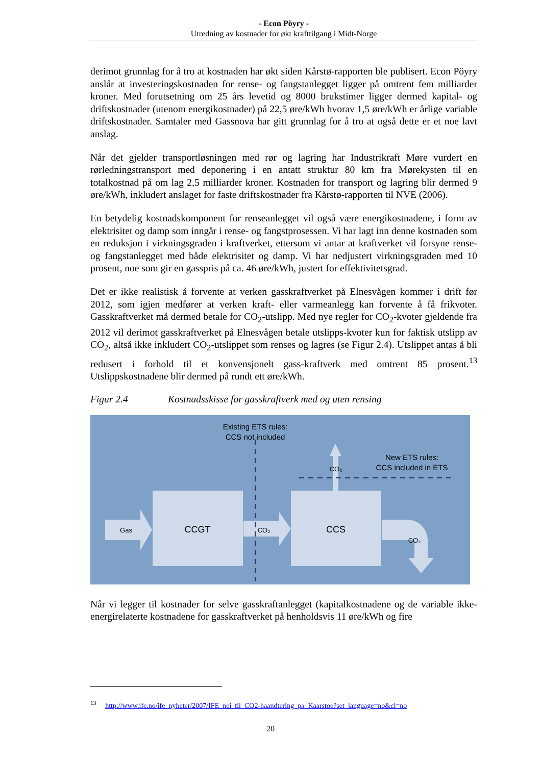- Econ Pöyry -
Utredning av kostnader for økt krafttilgang i Midt-Norge
derimot grunnlag for å tro at kostnaden har økt siden Kårstø-rapporten ble publisert. Econ Pöyry anslår at investeringskostnaden for rense- og fangstanlegget ligger på omtrent fem milliarder kroner. Med forutsetning om 25 års levetid og 8000 brukstimer ligger dermed kapital- og driftskostnader (utenom energikostnader) på 22,5 øre/kWh hvorav 1,5 øre/kWh er årlige variable driftskostnader. Samtaler med Gassnova har gitt grunnlag for å tro at også dette er et noe lavt anslag.
Når det gjelder transportløsningen med rør og lagring har Industrikraft Møre vurdert en rørledningstransport med deponering i en antatt struktur 80 km fra Mørekysten til en totalkostnad på om lag 2,5 milliarder kroner. Kostnaden for transport og lagring blir dermed 9 øre/kWh, inkludert anslaget for faste driftskostnader fra Kårstø-rapporten til NVE (2006).
En betydelig kostnadskomponent for renseanlegget vil også være energikostnadene, i form av elektrisitet og damp som inngår i rense- og fangstprosessen. Vi har lagt inn denne kostnaden som en reduksjon i virkningsgraden i kraftverket, ettersom vi antar at kraftverket vil forsyne rense- og fangstanlegget med både elektrisitet og damp. Vi har nedjustert virkningsgraden med 10 prosent, noe som gir en gasspris på ca. 46 øre/kWh, justert for effektivitetsgrad.
Det er ikke realistisk å forvente at verken gasskraftverket på Elnesvågen kommer i drift før 2012, som igjen medfører at verken kraft- eller varmeanlegg kan forvente å få frikvoter. Gasskraftverket må dermed betale for CO<sub>2</sub>-utslipp. Med nye regler for CO<sub>2</sub>-kvoter gjeldende fra 2012 vil derimot gasskraftverket på Elnesvågen betale utslipps-kvoter kun for faktisk utslipp av CO<sub>2</sub>, altså ikke inkludert CO<sub>2</sub>-utslippet som renses og lagres (se Figur 2.4). Utslippet antas å bli redusert i forhold til et konvensjonelt gass-kraftverk med omtrent 85 prosent.<sup>13</sup> Utslippskostnadene blir dermed på rundt ett øre/kWh.
Figur 2.4 Kostnadsskisse for gasskraftverk med og uten rensing
Existing ETS rules:
CCS not included
New ETS rules:
CCS included in ETS
Gas
CCGT
CCS
CO₂
CO₂
CO₂
Når vi legger til kostnader for selve gasskraftanlegget (kapitalkostnadene og de variable ikke-energirelaterte kostnadene for gasskraftverket på henholdsvis 11 øre/kWh og fire
<sup>13</sup> http://www.ife.no/ife_nyheter/2007/IFE_nei_til_CO2-haandtering_pa_Kaarstoe?set_language=no&cl=no
20